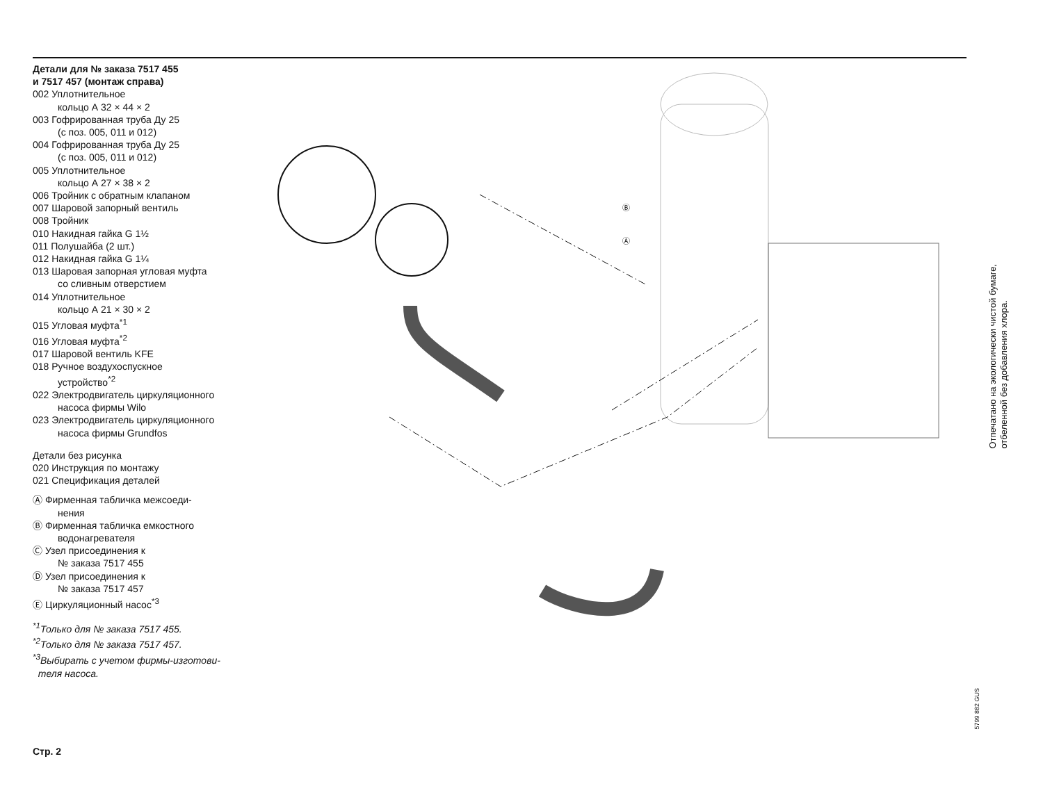Детали для № заказа 7517 455
и 7517 457 (монтаж справа)
002 Уплотнительное
кольцо А 32 × 44 × 2
003 Гофрированная труба Ду 25
(с поз. 005, 011 и 012)
004 Гофрированная труба Ду 25
(с поз. 005, 011 и 012)
005 Уплотнительное
кольцо А 27 × 38 × 2
006 Тройник с обратным клапаном
007 Шаровой запорный вентиль
008 Тройник
010 Накидная гайка G 1½
011 Полушайба (2 шт.)
012 Накидная гайка G 1¼
013 Шаровая запорная угловая муфта
со сливным отверстием
014 Уплотнительное
кольцо А 21 × 30 × 2
015 Угловая муфта<sup>*1</sup>
016 Угловая муфта<sup>*2</sup>
017 Шаровой вентиль KFE
018 Ручное воздухоспускное
устройство<sup>*2</sup>
022 Электродвигатель циркуляционного
насоса фирмы Wilo
023 Электродвигатель циркуляционного
насоса фирмы Grundfos
Детали без рисунка
020 Инструкция по монтажу
021 Спецификация деталей
Ⓐ Фирменная табличка межсоеди-
нения
Ⓑ Фирменная табличка емкостного
водонагревателя
Ⓒ Узел присоединения к
№ заказа 7517 455
Ⓓ Узел присоединения к
№ заказа 7517 457
Ⓔ Циркуляционный насос<sup>*3</sup>
<sup>*1</sup>Только для № заказа 7517 455.
<sup>*2</sup>Только для № заказа 7517 457.
<sup>*3</sup>Выбирать с учетом фирмы-изготови-
теля насоса.
Ⓑ
Ⓐ
Отпечатано на экологически чистой бумаге,
отбеленной без добавления хлора.
5799 882 GUS
Стр. 2